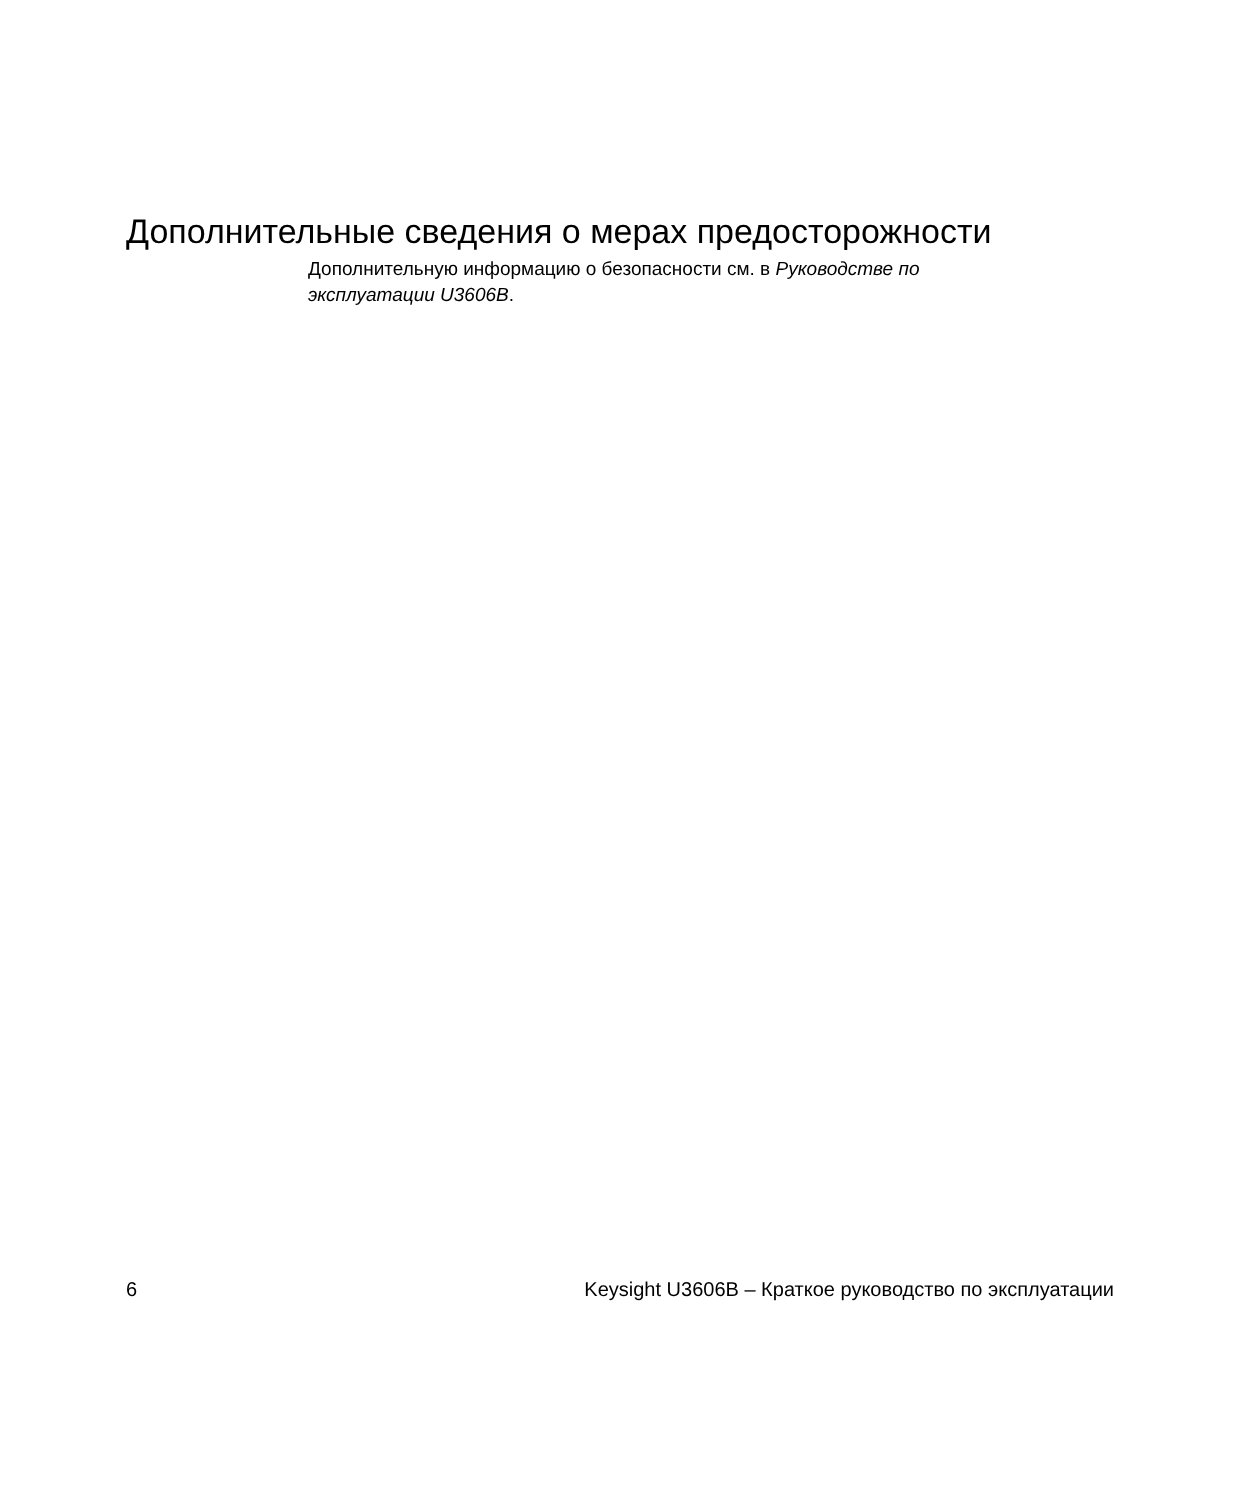Дополнительные сведения о мерах предосторожности
Дополнительную информацию о безопасности см. в Руководстве по эксплуатации U3606B.
6 Keysight U3606B – Краткое руководство по эксплуатации